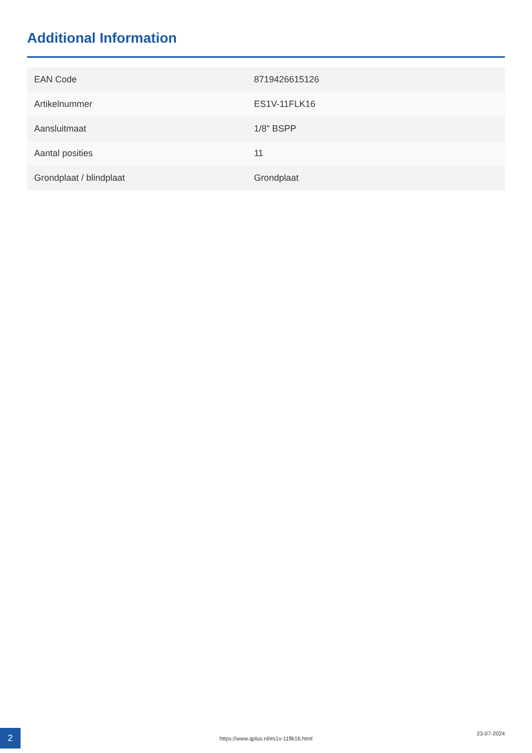Additional Information
| EAN Code | 8719426615126 |
| Artikelnummer | ES1V-11FLK16 |
| Aansluitmaat | 1/8" BSPP |
| Aantal posities | 11 |
| Grondplaat / blindplaat | Grondplaat |
2
https://www.qplus.nl/es1v-11flk16.html
23-07-2024